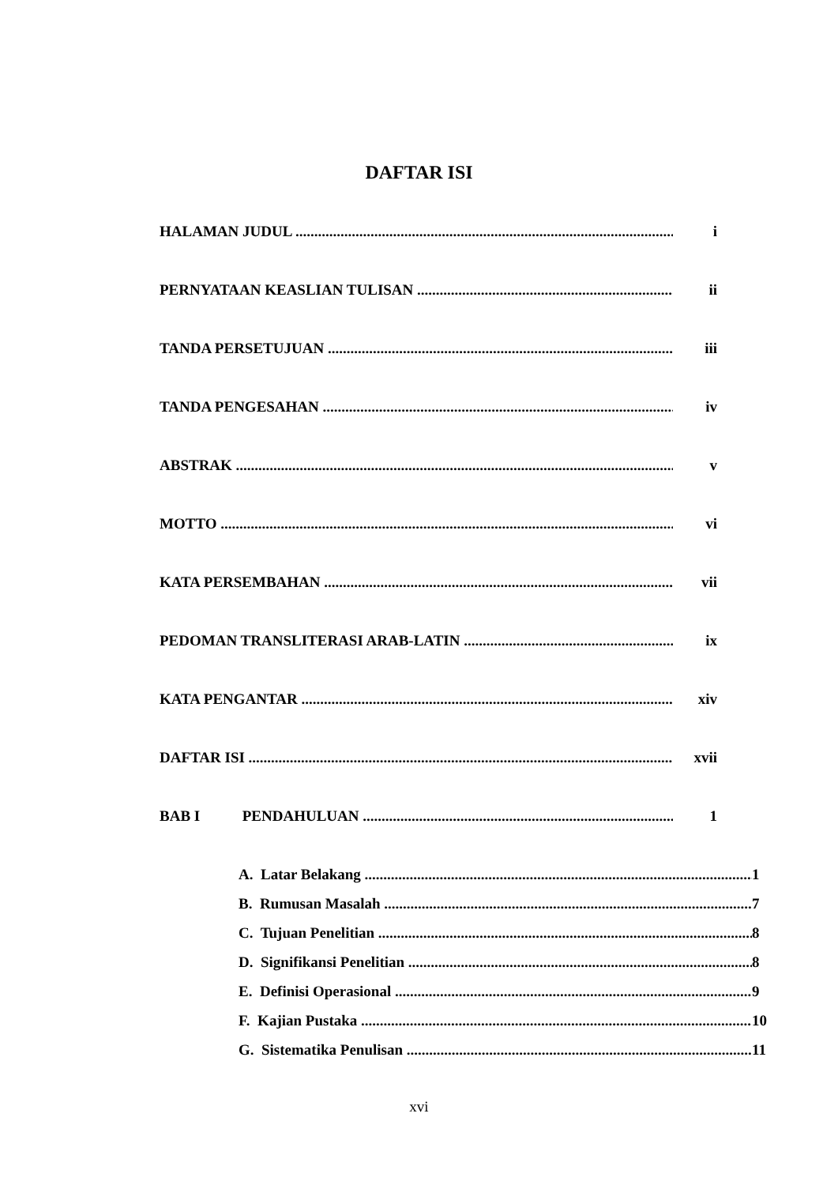DAFTAR ISI
HALAMAN JUDUL i
PERNYATAAN KEASLIAN TULISAN ii
TANDA PERSETUJUAN iii
TANDA PENGESAHAN iv
ABSTRAK v
MOTTO vi
KATA PERSEMBAHAN vii
PEDOMAN TRANSLITERASI ARAB-LATIN ix
KATA PENGANTAR xiv
DAFTAR ISI xvii
BAB I PENDAHULUAN 1
A. Latar Belakang 1
B. Rumusan Masalah 7
C. Tujuan Penelitian 8
D. Signifikansi Penelitian 8
E. Definisi Operasional 9
F. Kajian Pustaka 10
G. Sistematika Penulisan 11
xvi